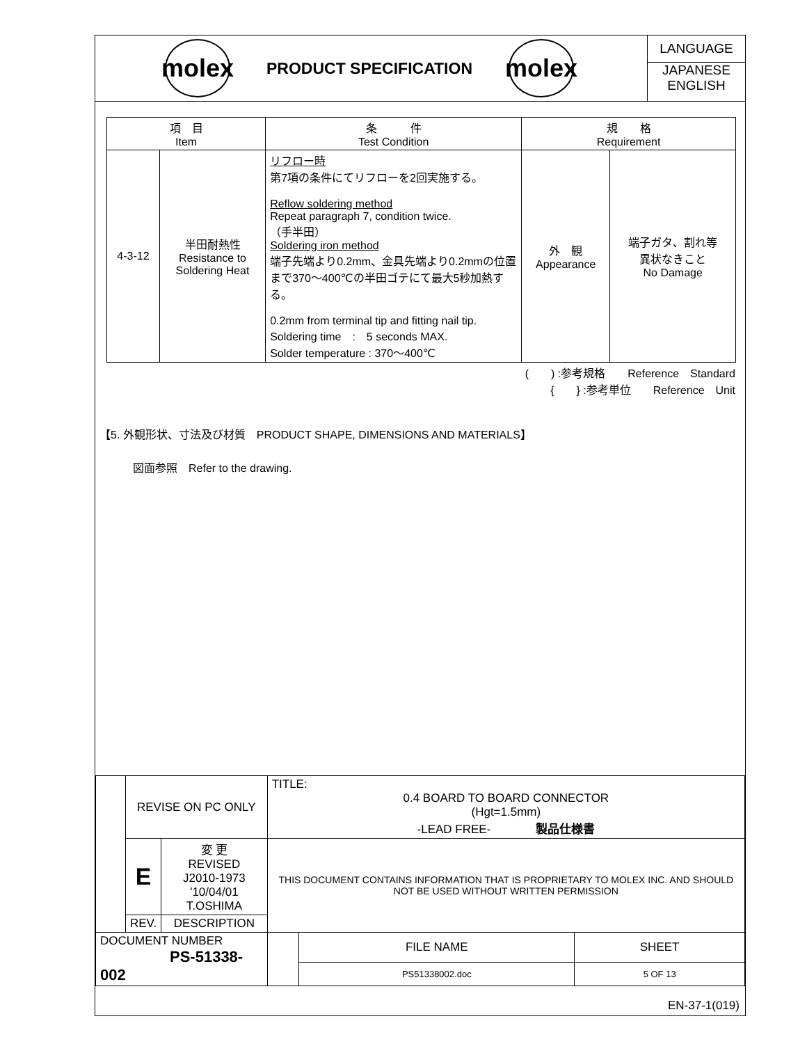molex
PRODUCT SPECIFICATION
molex
LANGUAGE
JAPANESE
ENGLISH
| 項 目 Item | | 条 件 Test Condition | 規 格 Requirement | |
| --- | --- | --- | --- | --- |
| 4-3-12 | 半田耐熱性 Resistance to Soldering Heat | リフロー時 第7項の条件にてリフローを2回実施する。 Reflow soldering method Repeat paragraph 7, condition twice. （手半田） Soldering iron method 端子先端より0.2mm、金具先端より0.2mmの位置まで370～400℃の半田ゴテにて最大5秒加熱する。 0.2mm from terminal tip and fitting nail tip. Soldering time : 5 seconds MAX. Solder temperature : 370～400℃ | 外 観 Appearance | 端子ガタ、割れ等 異状なきこと No Damage |
(　　) :参考規格　　Reference　Standard
{　　} :参考単位　　Reference　Unit　　　
【5. 外観形状、寸法及び材質　PRODUCT SHAPE, DIMENSIONS AND MATERIALS】
図面参照　Refer to the drawing.
| | REVISE ON PC ONLY | | TITLE: 0.4 BOARD TO BOARD CONNECTOR (Hgt=1.5mm) -LEAD FREE- 製品仕様書 | | |
| | E | 変 更 REVISED J2010-1973 '10/04/01 T.OSHIMA | THIS DOCUMENT CONTAINS INFORMATION THAT IS PROPRIETARY TO MOLEX INC. AND SHOULD NOT BE USED WITHOUT WRITTEN PERMISSION | | |
| | REV. | DESCRIPTION | | | |
| DOCUMENT NUMBER PS-51338-002 | | | | FILE NAME | SHEET |
| | | | | PS51338002.doc | 5 OF 13 |
EN-37-1(019)